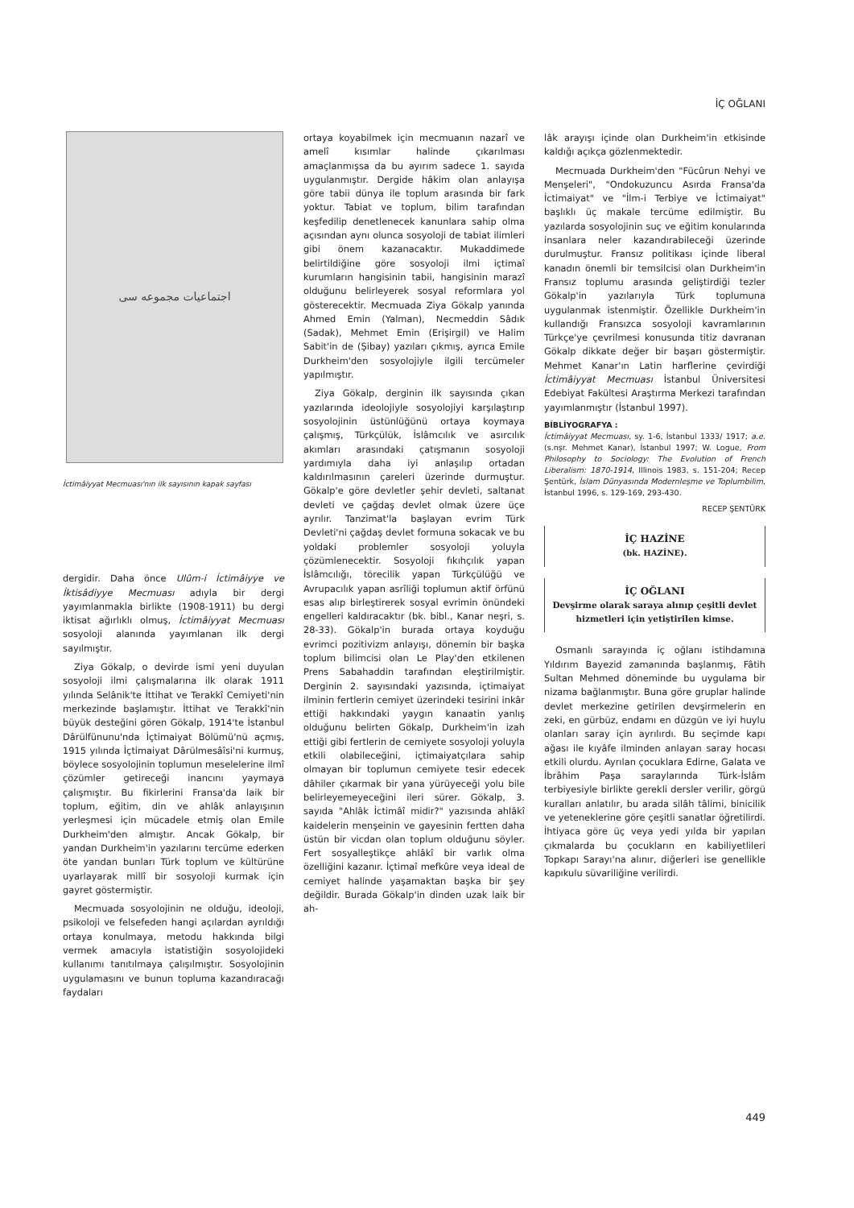İÇ OĞLANI
اجتماعيات مجموعه سى
İctimâiyyat Mecmuası'nın ilk sayısının kapak sayfası
dergidir. Daha önce Ulûm-i İctimâiyye ve İktisâdiyye Mecmuası adıyla bir dergi yayımlanmakla birlikte (1908-1911) bu dergi iktisat ağırlıklı olmuş, İctimâiyyat Mecmuası sosyoloji alanında yayımlanan ilk dergi sayılmıştır.
Ziya Gökalp, o devirde ismi yeni duyulan sosyoloji ilmi çalışmalarına ilk olarak 1911 yılında Selânik'te İttihat ve Terakkî Cemiyeti'nin merkezinde başlamıştır. İttihat ve Terakkî'nin büyük desteğini gören Gökalp, 1914'te İstanbul Dârülfünunu'nda İçtimaiyat Bölümü'nü açmış, 1915 yılında İçtimaiyat Dârülmesâîsi'ni kurmuş, böylece sosyolojinin toplumun meselelerine ilmî çözümler getireceği inancını yaymaya çalışmıştır. Bu fikirlerini Fransa'da laik bir toplum, eğitim, din ve ahlâk anlayışının yerleşmesi için mücadele etmiş olan Emile Durkheim'den almıştır. Ancak Gökalp, bir yandan Durkheim'in yazılarını tercüme ederken öte yandan bunları Türk toplum ve kültürüne uyarlayarak millî bir sosyoloji kurmak için gayret göstermiştir.
Mecmuada sosyolojinin ne olduğu, ideoloji, psikoloji ve felsefeden hangi açılardan ayrıldığı ortaya konulmaya, metodu hakkında bilgi vermek amacıyla istatistiğin sosyolojideki kullanımı tanıtılmaya çalışılmıştır. Sosyolojinin uygulamasını ve bunun topluma kazandıracağı faydaları
ortaya koyabilmek için mecmuanın nazarî ve amelî kısımlar halinde çıkarılması amaçlanmışsa da bu ayırım sadece 1. sayıda uygulanmıştır. Dergide hâkim olan anlayışa göre tabii dünya ile toplum arasında bir fark yoktur. Tabiat ve toplum, bilim tarafından keşfedilip denetlenecek kanunlara sahip olma açısından aynı olunca sosyoloji de tabiat ilimleri gibi önem kazanacaktır. Mukaddimede belirtildiğine göre sosyoloji ilmi içtimaî kurumların hangisinin tabii, hangisinin marazî olduğunu belirleyerek sosyal reformlara yol gösterecektir. Mecmuada Ziya Gökalp yanında Ahmed Emin (Yalman), Necmeddin Sâdık (Sadak), Mehmet Emin (Erişirgil) ve Halim Sabit'in de (Şibay) yazıları çıkmış, ayrıca Emile Durkheim'den sosyolojiyle ilgili tercümeler yapılmıştır.
Ziya Gökalp, derginin ilk sayısında çıkan yazılarında ideolojiyle sosyolojiyi karşılaştırıp sosyolojinin üstünlüğünü ortaya koymaya çalışmış, Türkçülük, İslâmcılık ve asırcılık akımları arasındaki çatışmanın sosyoloji yardımıyla daha iyi anlaşılıp ortadan kaldırılmasının çareleri üzerinde durmuştur. Gökalp'e göre devletler şehir devleti, saltanat devleti ve çağdaş devlet olmak üzere üçe ayrılır. Tanzimat'la başlayan evrim Türk Devleti'ni çağdaş devlet formuna sokacak ve bu yoldaki problemler sosyoloji yoluyla çözümlenecektir. Sosyoloji fıkıhçılık yapan İslâmcılığı, törecilik yapan Türkçülüğü ve Avrupacılık yapan asrîliği toplumun aktif örfünü esas alıp birleştirerek sosyal evrimin önündeki engelleri kaldıracaktır (bk. bibl., Kanar neşri, s. 28-33). Gökalp'in burada ortaya koyduğu evrimci pozitivizm anlayışı, dönemin bir başka toplum bilimcisi olan Le Play'den etkilenen Prens Sabahaddin tarafından eleştirilmiştir. Derginin 2. sayısındaki yazısında, içtimaiyat ilminin fertlerin cemiyet üzerindeki tesirini inkâr ettiği hakkındaki yaygın kanaatin yanlış olduğunu belirten Gökalp, Durkheim'in izah ettiği gibi fertlerin de cemiyete sosyoloji yoluyla etkili olabileceğini, içtimaiyatçılara sahip olmayan bir toplumun cemiyete tesir edecek dâhiler çıkarmak bir yana yürüyeceği yolu bile belirleyemeyeceğini ileri sürer. Gökalp, 3. sayıda "Ahlâk İctimâî midir?" yazısında ahlâkî kaidelerin menşeinin ve gayesinin fertten daha üstün bir vicdan olan toplum olduğunu söyler. Fert sosyalleştikçe ahlâkî bir varlık olma özelliğini kazanır. İçtimaî mefkûre veya ideal de cemiyet halinde yaşamaktan başka bir şey değildir. Burada Gökalp'in dinden uzak laik bir ah-
lâk arayışı içinde olan Durkheim'in etkisinde kaldığı açıkça gözlenmektedir.
Mecmuada Durkheim'den "Fücûrun Nehyi ve Menşeleri", "Ondokuzuncu Asırda Fransa'da İctimaiyat" ve "İlm-i Terbiye ve İctimaiyat" başlıklı üç makale tercüme edilmiştir. Bu yazılarda sosyolojinin suç ve eğitim konularında insanlara neler kazandırabileceği üzerinde durulmuştur. Fransız politikası içinde liberal kanadın önemli bir temsilcisi olan Durkheim'in Fransız toplumu arasında geliştirdiği tezler Gökalp'in yazılarıyla Türk toplumuna uygulanmak istenmiştir. Özellikle Durkheim'in kullandığı Fransızca sosyoloji kavramlarının Türkçe'ye çevrilmesi konusunda titiz davranan Gökalp dikkate değer bir başarı göstermiştir. Mehmet Kanar'ın Latin harflerine çevirdiği İctimâiyyat Mecmuası İstanbul Üniversitesi Edebiyat Fakültesi Araştırma Merkezi tarafından yayımlanmıştır (İstanbul 1997).
BİBLİYOGRAFYA :
İctimâiyyat Mecmuası, sy. 1-6, İstanbul 1333/ 1917; a.e. (s.nşr. Mehmet Kanar), İstanbul 1997; W. Logue, From Philosophy to Sociology: The Evolution of French Liberalism: 1870-1914, Illinois 1983, s. 151-204; Recep Şentürk, İslam Dünyasında Modernleşme ve Toplumbilim, İstanbul 1996, s. 129-169, 293-430.
RECEP ŞENTÜRK
İÇ HAZİNE
(bk. HAZİNE).
İÇ OĞLANI
Devşirme olarak saraya alınıp çeşitli devlet hizmetleri için yetiştirilen kimse.
Osmanlı sarayında iç oğlanı istihdamına Yıldırım Bayezid zamanında başlanmış, Fâtih Sultan Mehmed döneminde bu uygulama bir nizama bağlanmıştır. Buna göre gruplar halinde devlet merkezine getirilen devşirmelerin en zeki, en gürbüz, endamı en düzgün ve iyi huylu olanları saray için ayrılırdı. Bu seçimde kapı ağası ile kıyâfe ilminden anlayan saray hocası etkili olurdu. Ayrılan çocuklara Edirne, Galata ve İbrâhim Paşa saraylarında Türk-İslâm terbiyesiyle birlikte gerekli dersler verilir, görgü kuralları anlatılır, bu arada silâh tâlimi, binicilik ve yeteneklerine göre çeşitli sanatlar öğretilirdi. İhtiyaca göre üç veya yedi yılda bir yapılan çıkmalarda bu çocukların en kabiliyetlileri Topkapı Sarayı'na alınır, diğerleri ise genellikle kapıkulu süvariliğine verilirdi.
449